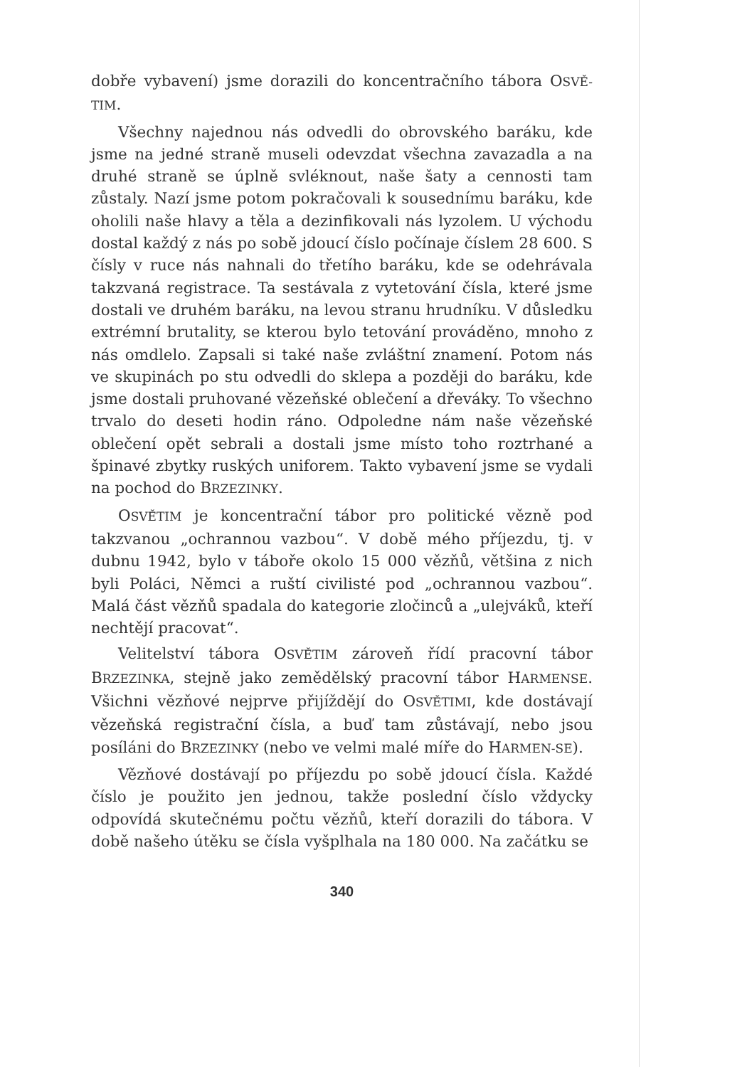dobře vybavení) jsme dorazili do koncentračního tábora OSVĚ-TIM.
Všechny najednou nás odvedli do obrovského baráku, kde jsme na jedné straně museli odevzdat všechna zavazadla a na druhé straně se úplně svléknout, naše šaty a cennosti tam zůstaly. Nazí jsme potom pokračovali k sousednímu baráku, kde oholili naše hlavy a těla a dezinfikovali nás lyzolem. U východu dostal každý z nás po sobě jdoucí číslo počínaje číslem 28 600. S čísly v ruce nás nahnali do třetího baráku, kde se odehrávala takzvaná registrace. Ta sestávala z vytetování čísla, které jsme dostali ve druhém baráku, na levou stranu hrudníku. V důsledku extrémní brutality, se kterou bylo tetování prováděno, mnoho z nás omdlelo. Zapsali si také naše zvláštní znamení. Potom nás ve skupinách po stu odvedli do sklepa a později do baráku, kde jsme dostali pruhované vězeňské oblečení a dřeváky. To všechno trvalo do deseti hodin ráno. Odpoledne nám naše vězeňské oblečení opět sebrali a dostali jsme místo toho roztrhané a špinavé zbytky ruských uniforem. Takto vybavení jsme se vydali na pochod do BRZEZINKY.
OSVĚTIM je koncentrační tábor pro politické vězně pod takzvanou „ochrannou vazbou“. V době mého příjezdu, tj. v dubnu 1942, bylo v táboře okolo 15 000 vězňů, většina z nich byli Poláci, Němci a ruští civilisté pod „ochrannou vazbou“. Malá část vězňů spadala do kategorie zločinců a „ulejváků, kteří nechtějí pracovat“.
Velitelství tábora OSVĚTIM zároveň řídí pracovní tábor BRZEZINKA, stejně jako zemědělský pracovní tábor HARMENSE. Všichni vězňové nejprve přijíždějí do OSVĚTIMI, kde dostávají vězeňská registrační čísla, a buď tam zůstávají, nebo jsou posíláni do BRZEZINKY (nebo ve velmi malé míře do HARMEN-SE).
Vězňové dostávají po příjezdu po sobě jdoucí čísla. Každé číslo je použito jen jednou, takže poslední číslo vždycky odpovídá skutečnému počtu vězňů, kteří dorazili do tábora. V době našeho útěku se čísla vyšplhala na 180 000. Na začátku se
340